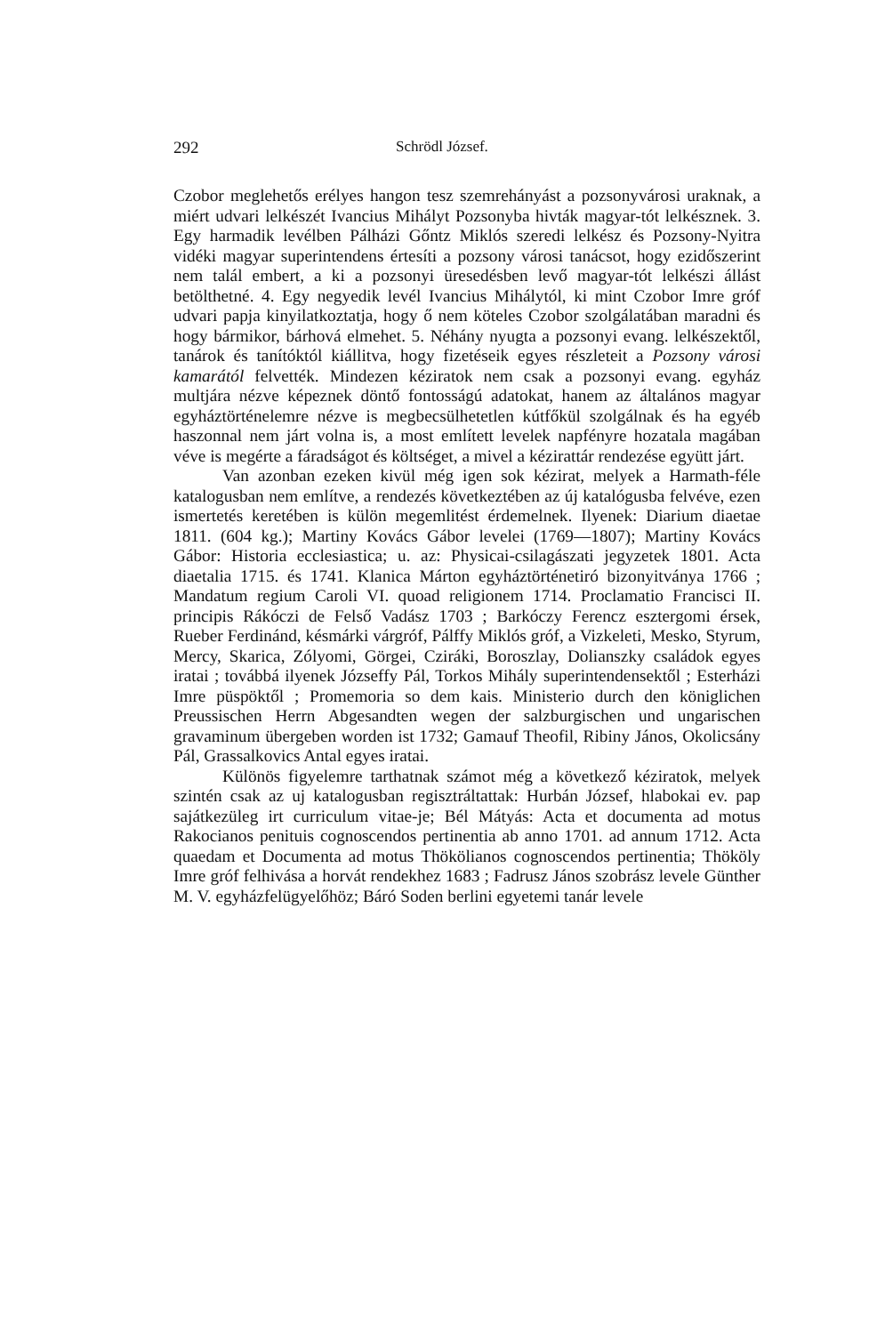292 Schrödl József.
Czobor meglehetős erélyes hangon tesz szemrehányást a pozsonyvárosi uraknak, a miért udvari lelkészét Ivancius Mihályt Pozsonyba hivták magyar-tót lelkésznek. 3. Egy harmadik levélben Pálházi Gőntz Miklós szeredi lelkész és Pozsony-Nyitra vidéki magyar superintendens értesíti a pozsony városi tanácsot, hogy ezidőszerint nem talál embert, a ki a pozsonyi üresedésben levő magyar-tót lelkészi állást betölthetné. 4. Egy negyedik levél Ivancius Mihálytól, ki mint Czobor Imre gróf udvari papja kinyilatkoztatja, hogy ő nem köteles Czobor szolgálatában maradni és hogy bármikor, bárhová elmehet. 5. Néhány nyugta a pozsonyi evang. lelkészektől, tanárok és tanítóktól kiállitva, hogy fizetéseik egyes részleteit a Pozsony városi kamarától felvették. Mindezen kéziratok nem csak a pozsonyi evang. egyház multjára nézve képeznek döntő fontosságú adatokat, hanem az általános magyar egyháztörténelemre nézve is megbecsülhetetlen kútfőkül szolgálnak és ha egyéb haszonnal nem járt volna is, a most említett levelek napfényre hozatala magában véve is megérte a fáradságot és költséget, a mivel a kézirattár rendezése együtt járt.
Van azonban ezeken kivül még igen sok kézirat, melyek a Harmath-féle katalogusban nem említve, a rendezés következtében az új katalógusba felvéve, ezen ismertetés keretében is külön megemlitést érdemelnek. Ilyenek: Diarium diaetae 1811. (604 kg.); Martiny Kovács Gábor levelei (1769—1807); Martiny Kovács Gábor: Historia ecclesiastica; u. az: Physicai-csilagászati jegyzetek 1801. Acta diaetalia 1715. és 1741. Klanica Márton egyháztörténetiró bizonyitványa 1766 ; Mandatum regium Caroli VI. quoad religionem 1714. Proclamatio Francisci II. principis Rákóczi de Felső Vadász 1703 ; Barkóczy Ferencz esztergomi érsek, Rueber Ferdinánd, késmárki várgróf, Pálffy Miklós gróf, a Vizkeleti, Mesko, Styrum, Mercy, Skarica, Zólyomi, Görgei, Cziráki, Boroszlay, Dolianszky családok egyes iratai ; továbbá ilyenek Józseffy Pál, Torkos Mihály superintendensektől ; Esterházi Imre püspöktől ; Promemoria so dem kais. Ministerio durch den königlichen Preussischen Herrn Abgesandten wegen der salzburgischen und ungarischen gravaminum übergeben worden ist 1732; Gamauf Theofil, Ribiny János, Okolicsány Pál, Grassalkovics Antal egyes iratai.
Különös figyelemre tarthatnak számot még a következő kéziratok, melyek szintén csak az uj katalogusban regisztráltattak: Hurbán József, hlabokai ev. pap sajátkezüleg irt curriculum vitae-je; Bél Mátyás: Acta et documenta ad motus Rakocianos penituis cognoscendos pertinentia ab anno 1701. ad annum 1712. Acta quaedam et Documenta ad motus Thökölianos cognoscendos pertinentia; Thököly Imre gróf felhivása a horvát rendekhez 1683 ; Fadrusz János szobrász levele Günther M. V. egyházfelügyelőhöz; Báró Soden berlini egyetemi tanár levele